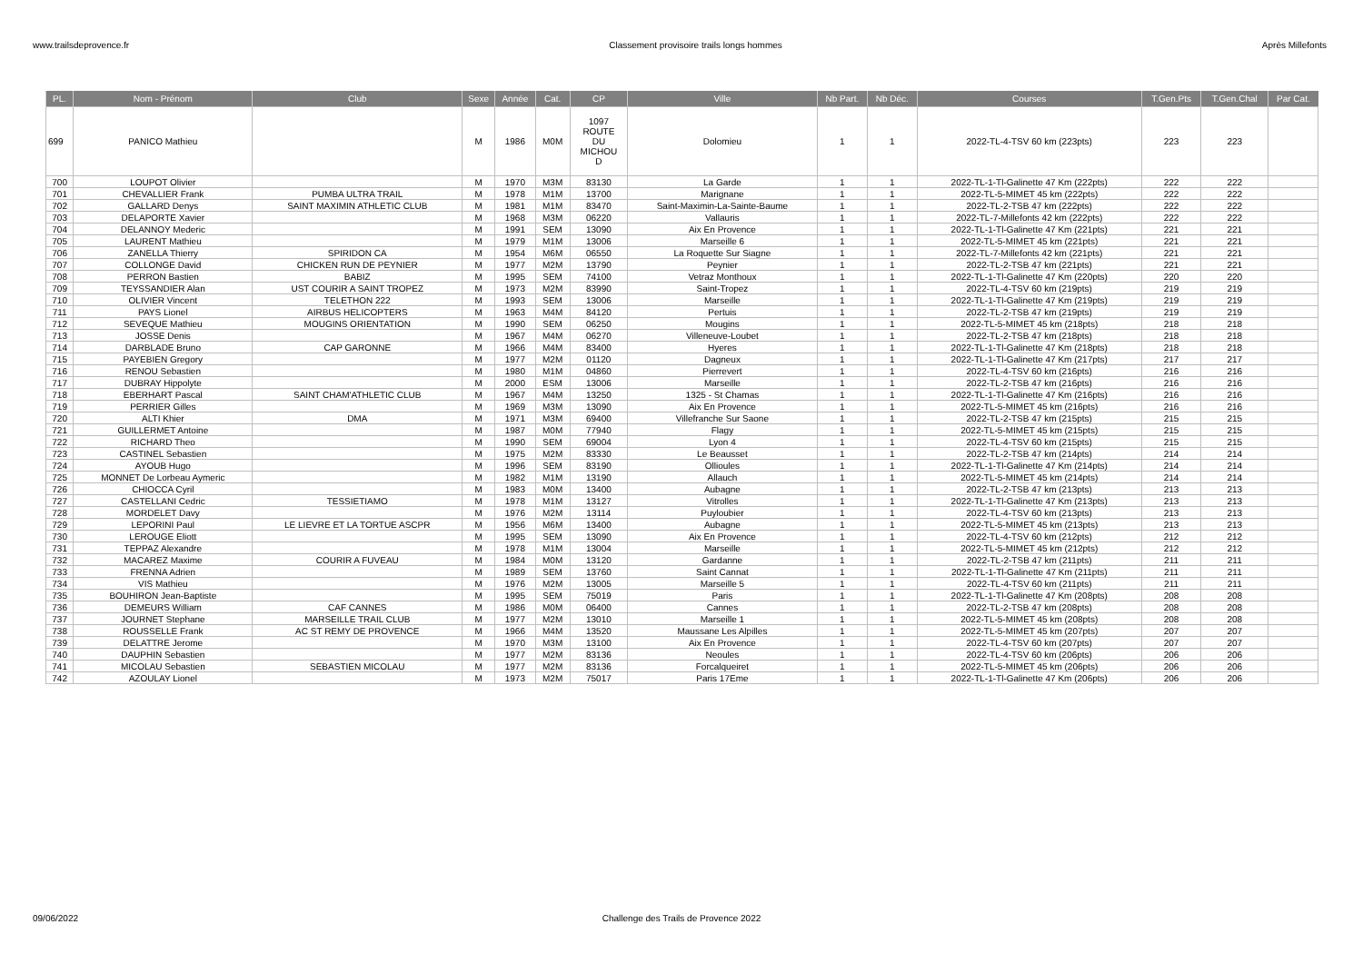www.trailsdeprovence.fr Classement provisoire trails longs hommes Après Millefonts
| PL. | Nom - Prénom | Club | Sexe | Année | Cat. | CP | Ville | Nb Part. | Nb Déc. | Courses | T.Gen.Pts | T.Gen.Chal | Par Cat. |
| --- | --- | --- | --- | --- | --- | --- | --- | --- | --- | --- | --- | --- | --- |
| 699 | PANICO Mathieu | | M | 1986 | M0M | 1097 ROUTE DU MICHOU D | Dolomieu | 1 | 1 | 2022-TL-4-TSV 60 km (223pts) | 223 | 223 | |
| 700 | LOUPOT Olivier | | M | 1970 | M3M | 83130 | La Garde | 1 | 1 | 2022-TL-1-Tl-Galinette 47 Km (222pts) | 222 | 222 | |
| 701 | CHEVALLIER Frank | PUMBA ULTRA TRAIL | M | 1978 | M1M | 13700 | Marignane | 1 | 1 | 2022-TL-5-MIMET 45 km (222pts) | 222 | 222 | |
| 702 | GALLARD Denys | SAINT MAXIMIN ATHLETIC CLUB | M | 1981 | M1M | 83470 | Saint-Maximin-La-Sainte-Baume | 1 | 1 | 2022-TL-2-TSB 47 km (222pts) | 222 | 222 | |
| 703 | DELAPORTE Xavier | | M | 1968 | M3M | 06220 | Vallauris | 1 | 1 | 2022-TL-7-Millefonts 42 km (222pts) | 222 | 222 | |
| 704 | DELANNOY Mederic | | M | 1991 | SEM | 13090 | Aix En Provence | 1 | 1 | 2022-TL-1-Tl-Galinette 47 Km (221pts) | 221 | 221 | |
| 705 | LAURENT Mathieu | | M | 1979 | M1M | 13006 | Marseille 6 | 1 | 1 | 2022-TL-5-MIMET 45 km (221pts) | 221 | 221 | |
| 706 | ZANELLA Thierry | SPIRIDON CA | M | 1954 | M6M | 06550 | La Roquette Sur Siagne | 1 | 1 | 2022-TL-7-Millefonts 42 km (221pts) | 221 | 221 | |
| 707 | COLLONGE David | CHICKEN RUN DE PEYNIER | M | 1977 | M2M | 13790 | Peynier | 1 | 1 | 2022-TL-2-TSB 47 km (221pts) | 221 | 221 | |
| 708 | PERRON Bastien | BABIZ | M | 1995 | SEM | 74100 | Vetraz Monthoux | 1 | 1 | 2022-TL-1-Tl-Galinette 47 Km (220pts) | 220 | 220 | |
| 709 | TEYSSANDIER Alan | UST COURIR A SAINT TROPEZ | M | 1973 | M2M | 83990 | Saint-Tropez | 1 | 1 | 2022-TL-4-TSV 60 km (219pts) | 219 | 219 | |
| 710 | OLIVIER Vincent | TELETHON 222 | M | 1993 | SEM | 13006 | Marseille | 1 | 1 | 2022-TL-1-Tl-Galinette 47 Km (219pts) | 219 | 219 | |
| 711 | PAYS Lionel | AIRBUS HELICOPTERS | M | 1963 | M4M | 84120 | Pertuis | 1 | 1 | 2022-TL-2-TSB 47 km (219pts) | 219 | 219 | |
| 712 | SEVEQUE Mathieu | MOUGINS ORIENTATION | M | 1990 | SEM | 06250 | Mougins | 1 | 1 | 2022-TL-5-MIMET 45 km (218pts) | 218 | 218 | |
| 713 | JOSSE Denis | | M | 1967 | M4M | 06270 | Villeneuve-Loubet | 1 | 1 | 2022-TL-2-TSB 47 km (218pts) | 218 | 218 | |
| 714 | DARBLADE Bruno | CAP GARONNE | M | 1966 | M4M | 83400 | Hyeres | 1 | 1 | 2022-TL-1-Tl-Galinette 47 Km (218pts) | 218 | 218 | |
| 715 | PAYEBIEN Gregory | | M | 1977 | M2M | 01120 | Dagneux | 1 | 1 | 2022-TL-1-Tl-Galinette 47 Km (217pts) | 217 | 217 | |
| 716 | RENOU Sebastien | | M | 1980 | M1M | 04860 | Pierrevert | 1 | 1 | 2022-TL-4-TSV 60 km (216pts) | 216 | 216 | |
| 717 | DUBRAY Hippolyte | | M | 2000 | ESM | 13006 | Marseille | 1 | 1 | 2022-TL-2-TSB 47 km (216pts) | 216 | 216 | |
| 718 | EBERHART Pascal | SAINT CHAM'ATHLETIC CLUB | M | 1967 | M4M | 13250 | 1325 - St Chamas | 1 | 1 | 2022-TL-1-Tl-Galinette 47 Km (216pts) | 216 | 216 | |
| 719 | PERRIER Gilles | | M | 1969 | M3M | 13090 | Aix En Provence | 1 | 1 | 2022-TL-5-MIMET 45 km (216pts) | 216 | 216 | |
| 720 | ALTI Khier | DMA | M | 1971 | M3M | 69400 | Villefranche Sur Saone | 1 | 1 | 2022-TL-2-TSB 47 km (215pts) | 215 | 215 | |
| 721 | GUILLERMET Antoine | | M | 1987 | M0M | 77940 | Flagy | 1 | 1 | 2022-TL-5-MIMET 45 km (215pts) | 215 | 215 | |
| 722 | RICHARD Theo | | M | 1990 | SEM | 69004 | Lyon 4 | 1 | 1 | 2022-TL-4-TSV 60 km (215pts) | 215 | 215 | |
| 723 | CASTINEL Sebastien | | M | 1975 | M2M | 83330 | Le Beausset | 1 | 1 | 2022-TL-2-TSB 47 km (214pts) | 214 | 214 | |
| 724 | AYOUB Hugo | | M | 1996 | SEM | 83190 | Ollioules | 1 | 1 | 2022-TL-1-Tl-Galinette 47 Km (214pts) | 214 | 214 | |
| 725 | MONNET De Lorbeau Aymeric | | M | 1982 | M1M | 13190 | Allauch | 1 | 1 | 2022-TL-5-MIMET 45 km (214pts) | 214 | 214 | |
| 726 | CHIOCCA Cyril | | M | 1983 | M0M | 13400 | Aubagne | 1 | 1 | 2022-TL-2-TSB 47 km (213pts) | 213 | 213 | |
| 727 | CASTELLANI Cedric | TESSIETIAMO | M | 1978 | M1M | 13127 | Vitrolles | 1 | 1 | 2022-TL-1-Tl-Galinette 47 Km (213pts) | 213 | 213 | |
| 728 | MORDELET Davy | | M | 1976 | M2M | 13114 | Puyloubier | 1 | 1 | 2022-TL-4-TSV 60 km (213pts) | 213 | 213 | |
| 729 | LEPORINI Paul | LE LIEVRE ET LA TORTUE ASCPR | M | 1956 | M6M | 13400 | Aubagne | 1 | 1 | 2022-TL-5-MIMET 45 km (213pts) | 213 | 213 | |
| 730 | LEROUGE Eliott | | M | 1995 | SEM | 13090 | Aix En Provence | 1 | 1 | 2022-TL-4-TSV 60 km (212pts) | 212 | 212 | |
| 731 | TEPPAZ Alexandre | | M | 1978 | M1M | 13004 | Marseille | 1 | 1 | 2022-TL-5-MIMET 45 km (212pts) | 212 | 212 | |
| 732 | MACAREZ Maxime | COURIR A FUVEAU | M | 1984 | M0M | 13120 | Gardanne | 1 | 1 | 2022-TL-2-TSB 47 km (211pts) | 211 | 211 | |
| 733 | FRENNA Adrien | | M | 1989 | SEM | 13760 | Saint Cannat | 1 | 1 | 2022-TL-1-Tl-Galinette 47 Km (211pts) | 211 | 211 | |
| 734 | VIS Mathieu | | M | 1976 | M2M | 13005 | Marseille 5 | 1 | 1 | 2022-TL-4-TSV 60 km (211pts) | 211 | 211 | |
| 735 | BOUHIRON Jean-Baptiste | | M | 1995 | SEM | 75019 | Paris | 1 | 1 | 2022-TL-1-Tl-Galinette 47 Km (208pts) | 208 | 208 | |
| 736 | DEMEURS William | CAF CANNES | M | 1986 | M0M | 06400 | Cannes | 1 | 1 | 2022-TL-2-TSB 47 km (208pts) | 208 | 208 | |
| 737 | JOURNET Stephane | MARSEILLE TRAIL CLUB | M | 1977 | M2M | 13010 | Marseille 1 | 1 | 1 | 2022-TL-5-MIMET 45 km (208pts) | 208 | 208 | |
| 738 | ROUSSELLE Frank | AC ST REMY DE PROVENCE | M | 1966 | M4M | 13520 | Maussane Les Alpilles | 1 | 1 | 2022-TL-5-MIMET 45 km (207pts) | 207 | 207 | |
| 739 | DELATTRE Jerome | | M | 1970 | M3M | 13100 | Aix En Provence | 1 | 1 | 2022-TL-4-TSV 60 km (207pts) | 207 | 207 | |
| 740 | DAUPHIN Sebastien | | M | 1977 | M2M | 83136 | Neoules | 1 | 1 | 2022-TL-4-TSV 60 km (206pts) | 206 | 206 | |
| 741 | MICOLAU Sebastien | SEBASTIEN MICOLAU | M | 1977 | M2M | 83136 | Forcalqueiret | 1 | 1 | 2022-TL-5-MIMET 45 km (206pts) | 206 | 206 | |
| 742 | AZOULAY Lionel | | M | 1973 | M2M | 75017 | Paris 17Eme | 1 | 1 | 2022-TL-1-Tl-Galinette 47 Km (206pts) | 206 | 206 | |
09/06/2022 Challenge des Trails de Provence 2022